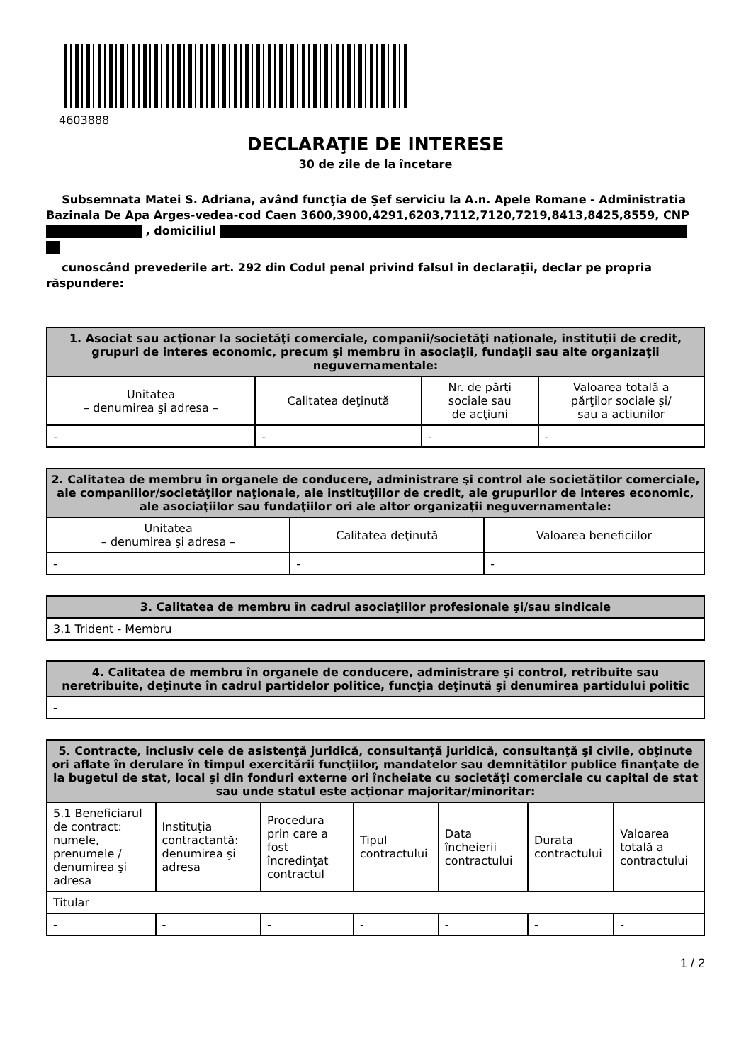4603888
DECLARAŢIE DE INTERESE
30 de zile de la încetare
Subsemnata Matei S. Adriana, având funcţia de Şef serviciu la A.n. Apele Romane - Administratia Bazinala De Apa Arges-vedea-cod Caen 3600,3900,4291,6203,7112,7120,7219,8413,8425,8559, CNP , domiciliul
cunoscând prevederile art. 292 din Codul penal privind falsul în declaraţii, declar pe propria răspundere:
| 1. Asociat sau acţionar la societăţi comerciale, companii/societăţi naţionale, instituţii de credit, grupuri de interes economic, precum şi membru în asociaţii, fundaţii sau alte organizaţii neguvernamentale: | | | |
| --- | --- | --- | --- |
| Unitatea – denumirea şi adresa – | Calitatea deţinută | Nr. de părţi sociale sau de acţiuni | Valoarea totală a părţilor sociale şi/ sau a acţiunilor |
| - | - | - | - |
| 2. Calitatea de membru în organele de conducere, administrare şi control ale societăţilor comerciale, ale companiilor/societăţilor naţionale, ale instituţiilor de credit, ale grupurilor de interes economic, ale asociaţiilor sau fundaţiilor ori ale altor organizaţii neguvernamentale: | | |
| --- | --- | --- |
| Unitatea – denumirea şi adresa – | Calitatea deţinută | Valoarea beneficiilor |
| - | - | - |
| 3. Calitatea de membru în cadrul asociaţiilor profesionale şi/sau sindicale |
| --- |
| 3.1 Trident - Membru |
| 4. Calitatea de membru în organele de conducere, administrare şi control, retribuite sau neretribuite, deţinute în cadrul partidelor politice, funcţia deţinută şi denumirea partidului politic |
| --- |
| - |
| 5. Contracte, inclusiv cele de asistenţă juridică, consultanţă juridică, consultanţă şi civile, obţinute ori aflate în derulare în timpul exercitării funcţiilor, mandatelor sau demnităţilor publice finanţate de la bugetul de stat, local şi din fonduri externe ori încheiate cu societăţi comerciale cu capital de stat sau unde statul este acţionar majoritar/minoritar: | | | | | | |
| --- | --- | --- | --- | --- | --- | --- |
| 5.1 Beneficiarul de contract: numele, prenumele / denumirea şi adresa | Instituţia contractantă: denumirea şi adresa | Procedura prin care a fost încredinţat contractul | Tipul contractului | Data încheierii contractului | Durata contractului | Valoarea totală a contractului |
| Titular | | | | | | |
| - | - | - | - | - | - | - |
1 / 2